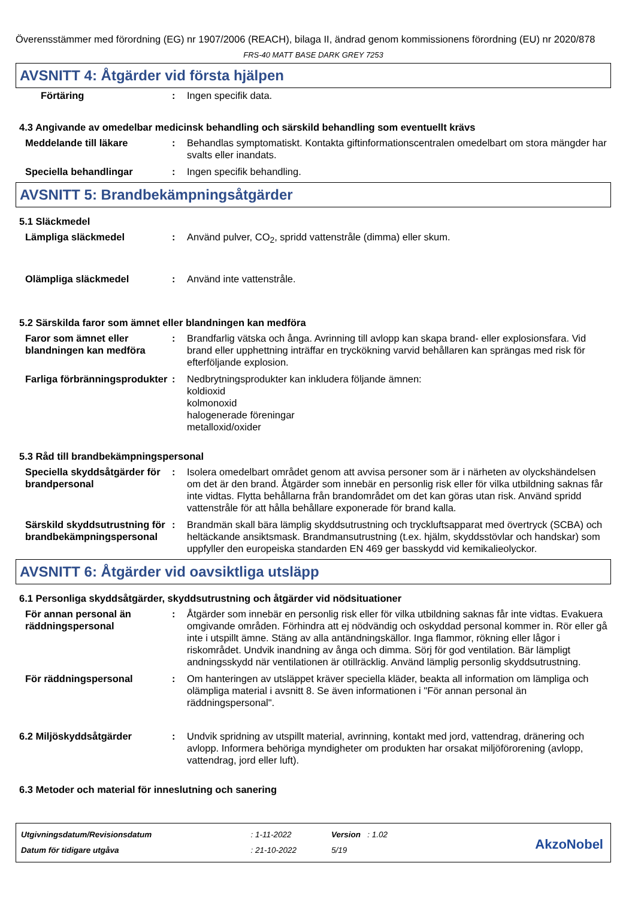Överensstämmer med förordning (EG) nr 1907/2006 (REACH), bilaga II, ändrad genom kommissionens förordning (EU) nr 2020/878
FRS-40 MATT BASE DARK GREY 7253
AVSNITT 4: Åtgärder vid första hjälpen
Förtäring : Ingen specifik data.
4.3 Angivande av omedelbar medicinsk behandling och särskild behandling som eventuellt krävs
Meddelande till läkare : Behandlas symptomatiskt. Kontakta giftinformationscentralen omedelbart om stora mängder har svalts eller inandats.
Speciella behandlingar : Ingen specifik behandling.
AVSNITT 5: Brandbekämpningsåtgärder
5.1 Släckmedel
Lämpliga släckmedel : Använd pulver, CO<sub>2</sub>, spridd vattenstråle (dimma) eller skum.
Olämpliga släckmedel : Använd inte vattenstråle.
5.2 Särskilda faror som ämnet eller blandningen kan medföra
Faror som ämnet eller blandningen kan medföra
: Brandfarlig vätska och ånga. Avrinning till avlopp kan skapa brand- eller explosionsfara. Vid brand eller upphettning inträffar en tryckökning varvid behållaren kan sprängas med risk för efterföljande explosion.
Farliga förbränningsprodukter
: Nedbrytningsprodukter kan inkludera följande ämnen:
koldioxid
kolmonoxid
halogenerade föreningar
metalloxid/oxider
5.3 Råd till brandbekämpningspersonal
Speciella skyddsåtgärder för brandpersonal
: Isolera omedelbart området genom att avvisa personer som är i närheten av olyckshändelsen om det är den brand. Åtgärder som innebär en personlig risk eller för vilka utbildning saknas får inte vidtas. Flytta behållarna från brandområdet om det kan göras utan risk. Använd spridd vattenstråle för att hålla behållare exponerade för brand kalla.
Särskild skyddsutrustning för brandbekämpningspersonal
: Brandmän skall bära lämplig skyddsutrustning och tryckluftsapparat med övertryck (SCBA) och heltäckande ansiktsmask. Brandmansutrustning (t.ex. hjälm, skyddsstövlar och handskar) som uppfyller den europeiska standarden EN 469 ger basskydd vid kemikalieolyckor.
AVSNITT 6: Åtgärder vid oavsiktliga utsläpp
6.1 Personliga skyddsåtgärder, skyddsutrustning och åtgärder vid nödsituationer
För annan personal än räddningspersonal
: Åtgärder som innebär en personlig risk eller för vilka utbildning saknas får inte vidtas. Evakuera omgivande områden. Förhindra att ej nödvändig och oskyddad personal kommer in. Rör eller gå inte i utspillt ämne. Stäng av alla antändningskällor. Inga flammor, rökning eller lågor i riskområdet. Undvik inandning av ånga och dimma. Sörj för god ventilation. Bär lämpligt andningsskydd när ventilationen är otillräcklig. Använd lämplig personlig skyddsutrustning.
För räddningspersonal : Om hanteringen av utsläppet kräver speciella kläder, beakta all information om lämpliga och olämpliga material i avsnitt 8. Se även informationen i "För annan personal än räddningspersonal".
6.2 Miljöskyddsåtgärder : Undvik spridning av utspillt material, avrinning, kontakt med jord, vattendrag, dränering och avlopp. Informera behöriga myndigheter om produkten har orsakat miljöförorening (avlopp, vattendrag, jord eller luft).
6.3 Metoder och material för inneslutning och sanering
| Utgivningsdatum/Revisionsdatum | : 1-11-2022 | Version : 1.02 |
| Datum för tidigare utgåva | : 21-10-2022 | 5/19 |
AkzoNobel